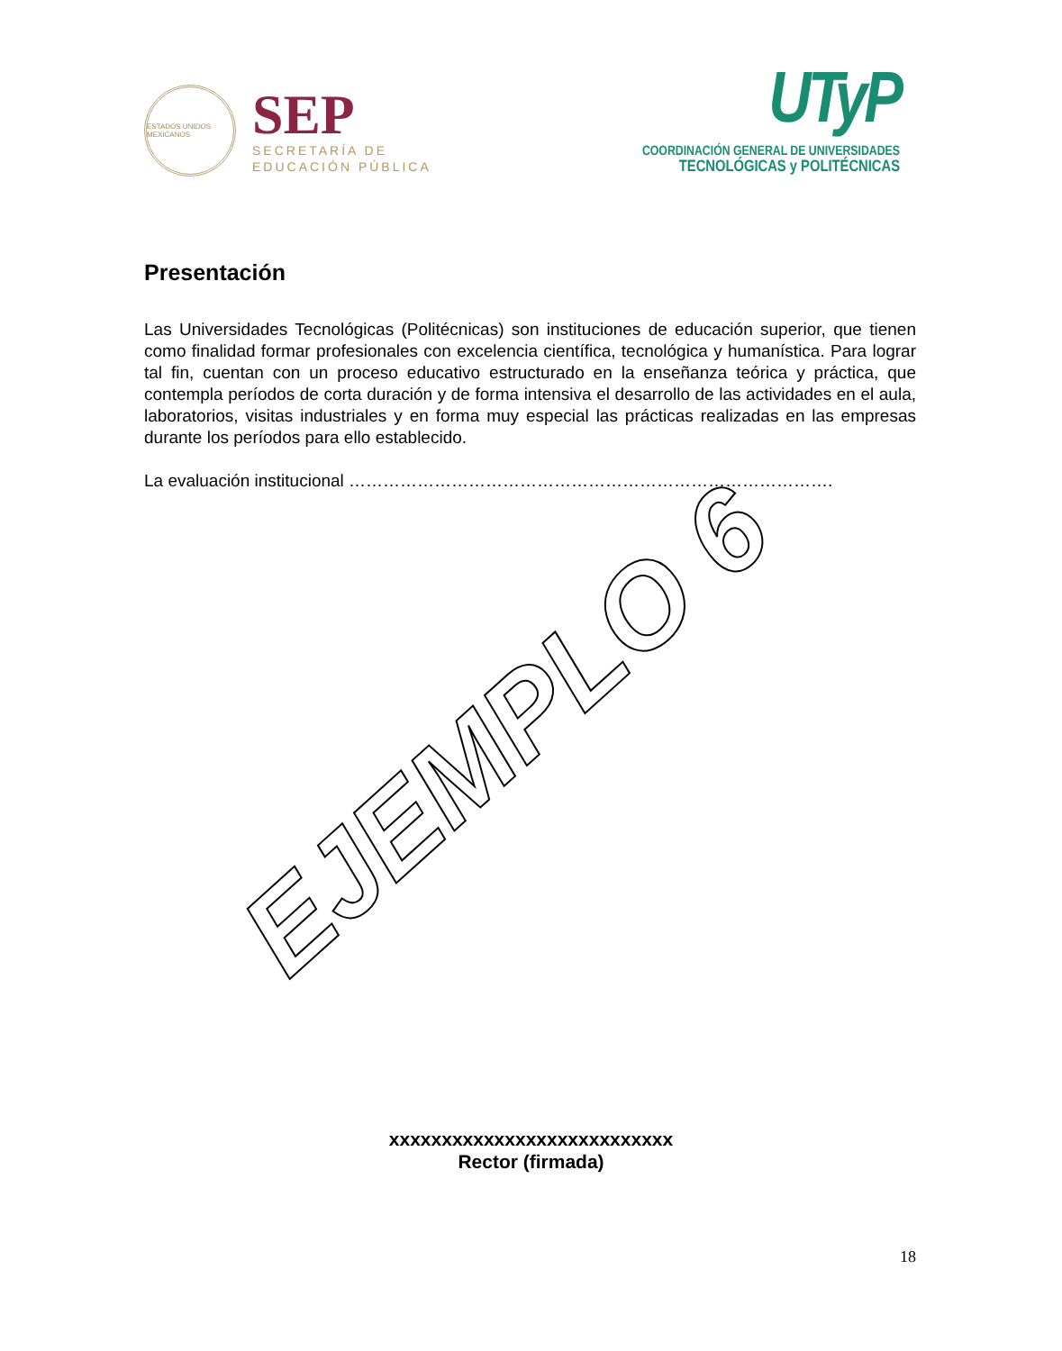ESTADOS UNIDOS MEXICANOS
SEP
SECRETARÍA DE
EDUCACIÓN PÚBLICA
UTyP
COORDINACIÓN GENERAL DE UNIVERSIDADES
TECNOLÓGICAS y POLITÉCNICAS
Presentación
Las Universidades Tecnológicas (Politécnicas) son instituciones de educación superior, que tienen como finalidad formar profesionales con excelencia científica, tecnológica y humanística. Para lograr tal fin, cuentan con un proceso educativo estructurado en la enseñanza teórica y práctica, que contempla períodos de corta duración y de forma intensiva el desarrollo de las actividades en el aula, laboratorios, visitas industriales y en forma muy especial las prácticas realizadas en las empresas durante los períodos para ello establecido.
La evaluación institucional ………………………………………………………………………….
EJEMPLO 6
xxxxxxxxxxxxxxxxxxxxxxxxxxx
Rector (firmada)
18